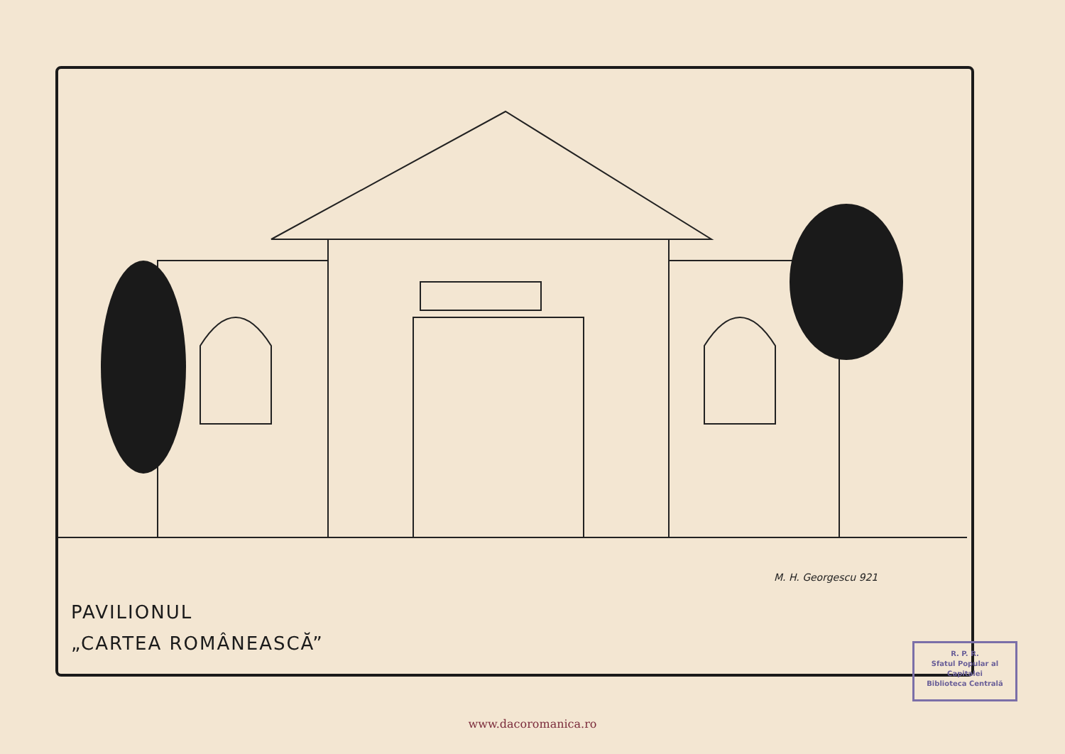M. H. Georgescu 921
PAVILIONUL
„CARTEA ROMÂNEASCĂ”
R. P. R.
Sfatul Popular al Capitalei
Biblioteca Centrală
www.dacoromanica.ro